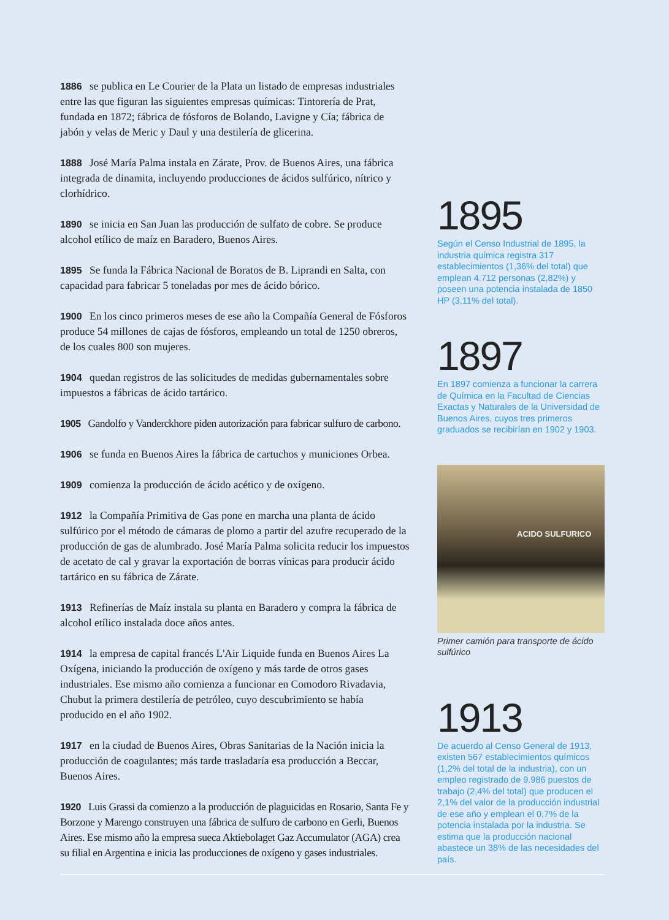1886 se publica en Le Courier de la Plata un listado de empresas industriales entre las que figuran las siguientes empresas químicas: Tintorería de Prat, fundada en 1872; fábrica de fósforos de Bolando, Lavigne y Cía; fábrica de jabón y velas de Meric y Daul y una destilería de glicerina.
1888 José María Palma instala en Zárate, Prov. de Buenos Aires, una fábrica integrada de dinamita, incluyendo producciones de ácidos sulfúrico, nítrico y clorhídrico.
1890 se inicia en San Juan las producción de sulfato de cobre. Se produce alcohol etílico de maíz en Baradero, Buenos Aires.
1895 Se funda la Fábrica Nacional de Boratos de B. Liprandi en Salta, con capacidad para fabricar 5 toneladas por mes de ácido bórico.
1900 En los cinco primeros meses de ese año la Compañía General de Fósforos produce 54 millones de cajas de fósforos, empleando un total de 1250 obreros, de los cuales 800 son mujeres.
1904 quedan registros de las solicitudes de medidas gubernamentales sobre impuestos a fábricas de ácido tartárico.
1905 Gandolfo y Vanderckhore piden autorización para fabricar sulfuro de carbono.
1906 se funda en Buenos Aires la fábrica de cartuchos y municiones Orbea.
1909 comienza la producción de ácido acético y de oxígeno.
1912 la Compañía Primitiva de Gas pone en marcha una planta de ácido sulfúrico por el método de cámaras de plomo a partir del azufre recuperado de la producción de gas de alumbrado. José María Palma solicita reducir los impuestos de acetato de cal y gravar la exportación de borras vínicas para producir ácido tartárico en su fábrica de Zárate.
1913 Refinerías de Maíz instala su planta en Baradero y compra la fábrica de alcohol etílico instalada doce años antes.
1914 la empresa de capital francés L'Air Liquide funda en Buenos Aires La Oxígena, iniciando la producción de oxígeno y más tarde de otros gases industriales. Ese mismo año comienza a funcionar en Comodoro Rivadavia, Chubut la primera destilería de petróleo, cuyo descubrimiento se había producido en el año 1902.
1917 en la ciudad de Buenos Aires, Obras Sanitarias de la Nación inicia la producción de coagulantes; más tarde trasladaría esa producción a Beccar, Buenos Aires.
1920 Luis Grassi da comienzo a la producción de plaguicidas en Rosario, Santa Fe y Borzone y Marengo construyen una fábrica de sulfuro de carbono en Gerli, Buenos Aires. Ese mismo año la empresa sueca Aktiebolaget Gaz Accumulator (AGA) crea su filial en Argentina e inicia las producciones de oxígeno y gases industriales.
1895
Según el Censo Industrial de 1895, la industria química registra 317 establecimientos (1,36% del total) que emplean 4.712 personas (2,82%) y poseen una potencia instalada de 1850 HP (3,11% del total).
1897
En 1897 comienza a funcionar la carrera de Química en la Facultad de Ciencias Exactas y Naturales de la Universidad de Buenos Aires, cuyos tres primeros graduados se recibirían en 1902 y 1903.
ACIDO SULFURICO
Primer camión para transporte de ácido sulfúrico
1913
De acuerdo al Censo General de 1913, existen 567 establecimientos químicos (1,2% del total de la industria), con un empleo registrado de 9.986 puestos de trabajo (2,4% del total) que producen el 2,1% del valor de la producción industrial de ese año y emplean el 0,7% de la potencia instalada por la industria. Se estima que la producción nacional abastece un 38% de las necesidades del país.